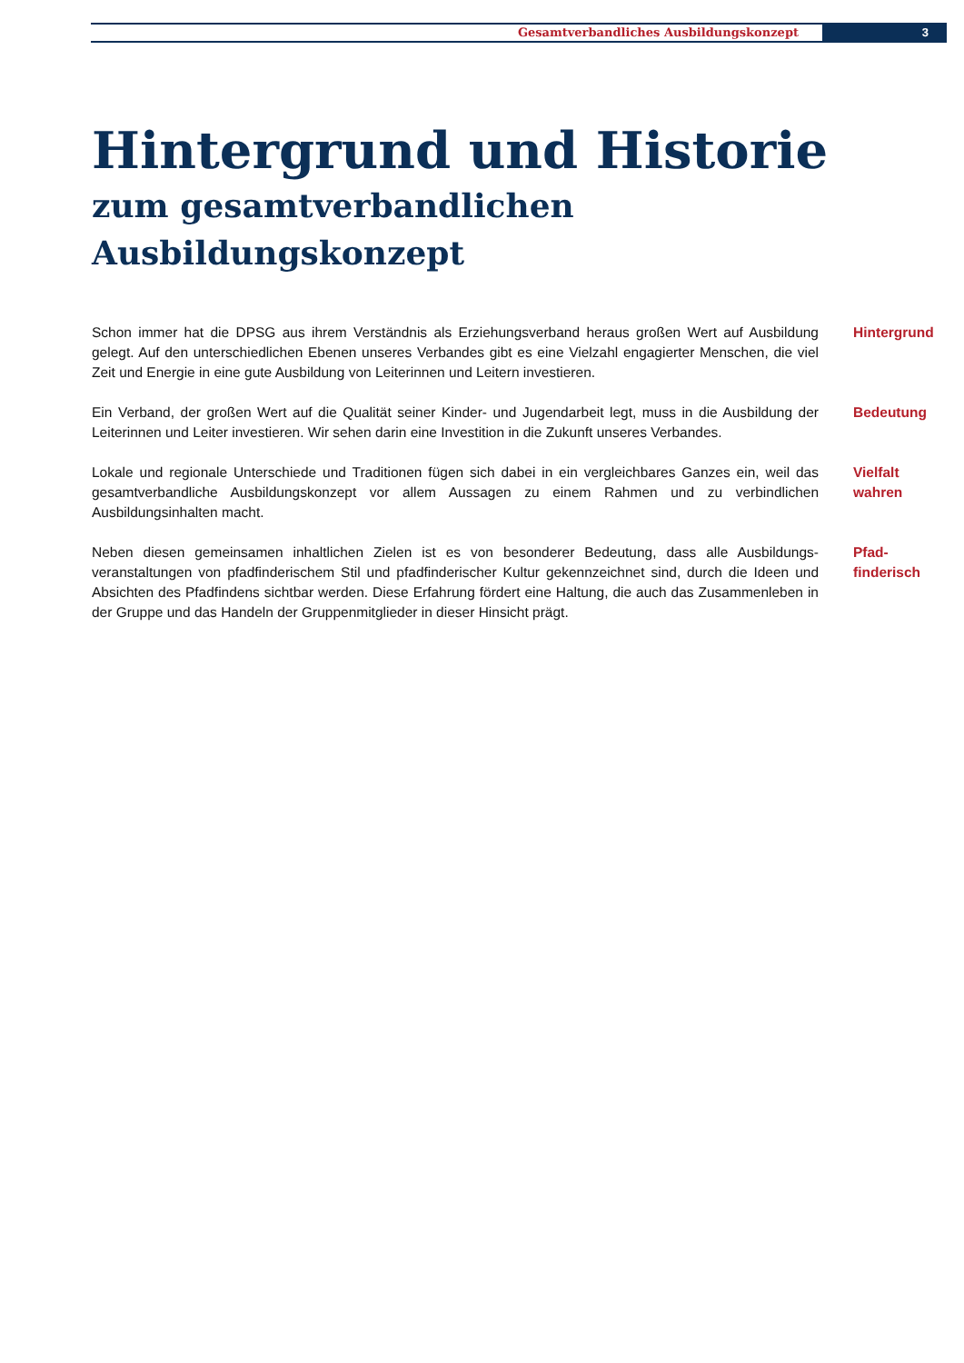Gesamtverbandliches Ausbildungskonzept
3
Hintergrund und Historie
zum gesamtverbandlichen
Ausbildungskonzept
Schon immer hat die DPSG aus ihrem Verständnis als Erziehungsverband heraus großen Wert auf Ausbildung gelegt. Auf den unterschiedlichen Ebenen unseres Verbandes gibt es eine Vielzahl engagierter Menschen, die viel Zeit und Energie in eine gute Ausbildung von Leiterinnen und Leitern investieren.
Hintergrund
Ein Verband, der großen Wert auf die Qualität seiner Kinder- und Jugendarbeit legt, muss in die Ausbildung der Leiterinnen und Leiter investieren. Wir sehen darin eine Investition in die Zukunft unseres Verbandes.
Bedeutung
Lokale und regionale Unterschiede und Traditionen fügen sich dabei in ein vergleichbares Ganzes ein, weil das gesamtverbandliche Ausbildungskonzept vor allem Aussagen zu einem Rahmen und zu verbindlichen Ausbildungsinhalten macht.
Vielfalt
wahren
Neben diesen gemeinsamen inhaltlichen Zielen ist es von besonderer Bedeutung, dass alle Ausbildungs­veranstaltungen von pfadfinderischem Stil und pfadfinderischer Kultur gekennzeichnet sind, durch die Ideen und Absichten des Pfadfindens sichtbar werden. Diese Erfahrung fördert eine Haltung, die auch das Zusam­menleben in der Gruppe und das Handeln der Gruppenmitglieder in dieser Hinsicht prägt.
Pfad-
finderisch